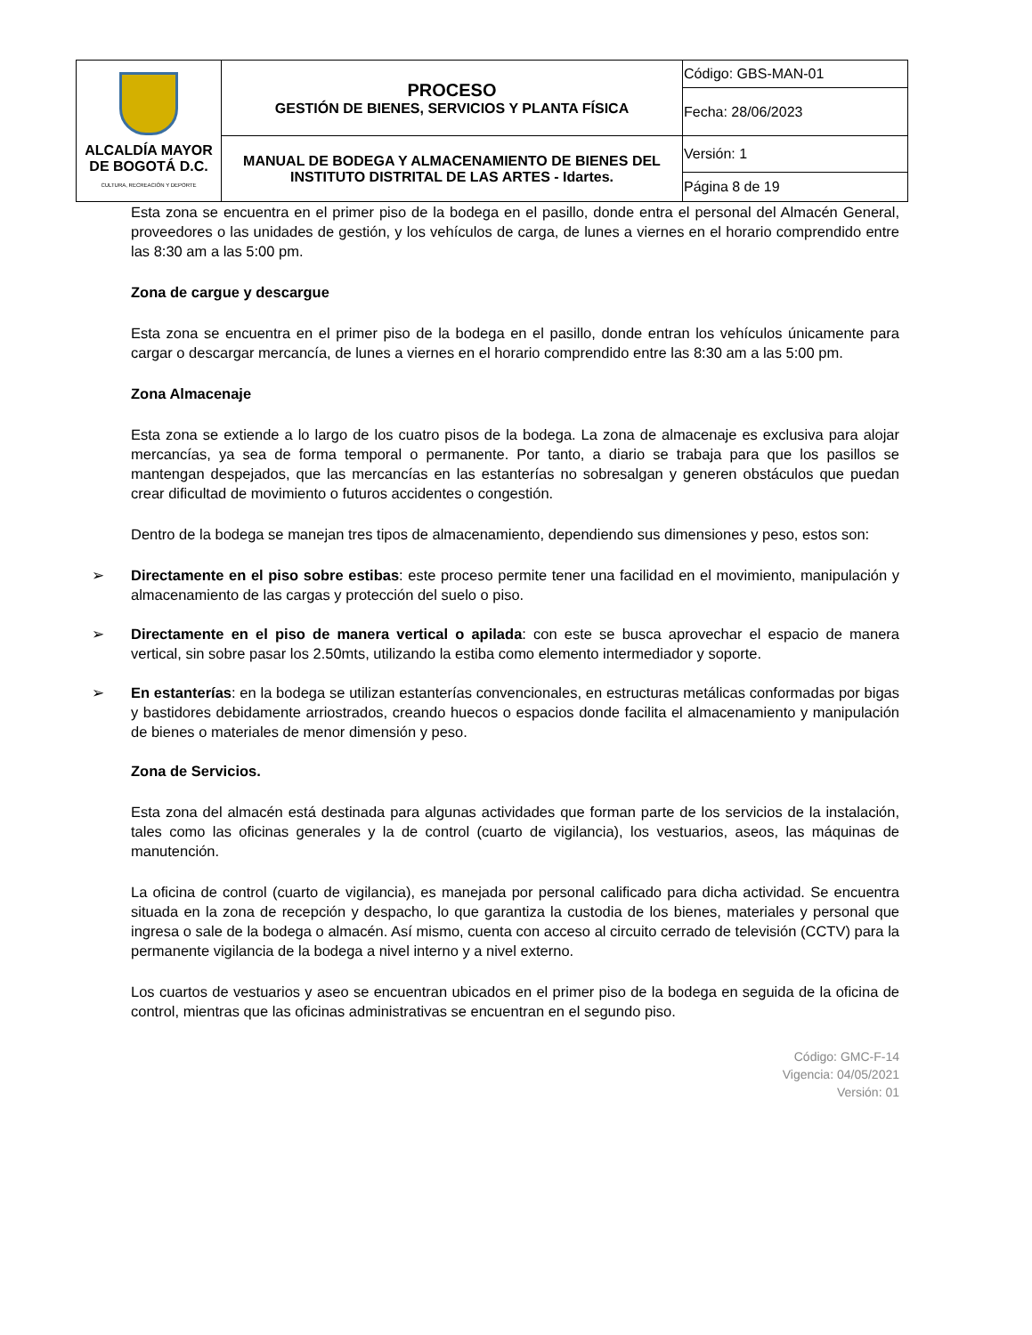| ALCALDÍA MAYOR DE BOGOTÁ D.C. CULTURA, RECREACIÓN Y DEPORTE | PROCESO GESTIÓN DE BIENES, SERVICIOS Y PLANTA FÍSICA | Código: GBS-MAN-01 |
| | | Fecha: 28/06/2023 |
| | MANUAL DE BODEGA Y ALMACENAMIENTO DE BIENES DEL INSTITUTO DISTRITAL DE LAS ARTES - Idartes. | Versión: 1 |
| | | Página 8 de 19 |
Esta zona se encuentra en el primer piso de la bodega en el pasillo, donde entra el personal del Almacén General, proveedores o las unidades de gestión, y los vehículos de carga, de lunes a viernes en el horario comprendido entre las 8:30 am a las 5:00 pm.
Zona de cargue y descargue
Esta zona se encuentra en el primer piso de la bodega en el pasillo, donde entran los vehículos únicamente para cargar o descargar mercancía, de lunes a viernes en el horario comprendido entre las 8:30 am a las 5:00 pm.
Zona Almacenaje
Esta zona se extiende a lo largo de los cuatro pisos de la bodega. La zona de almacenaje es exclusiva para alojar mercancías, ya sea de forma temporal o permanente. Por tanto, a diario se trabaja para que los pasillos se mantengan despejados, que las mercancías en las estanterías no sobresalgan y generen obstáculos que puedan crear dificultad de movimiento o futuros accidentes o congestión.
Dentro de la bodega se manejan tres tipos de almacenamiento, dependiendo sus dimensiones y peso, estos son:
➢ Directamente en el piso sobre estibas: este proceso permite tener una facilidad en el movimiento, manipulación y almacenamiento de las cargas y protección del suelo o piso.
➢ Directamente en el piso de manera vertical o apilada: con este se busca aprovechar el espacio de manera vertical, sin sobre pasar los 2.50mts, utilizando la estiba como elemento intermediador y soporte.
➢ En estanterías: en la bodega se utilizan estanterías convencionales, en estructuras metálicas conformadas por bigas y bastidores debidamente arriostrados, creando huecos o espacios donde facilita el almacenamiento y manipulación de bienes o materiales de menor dimensión y peso.
Zona de Servicios.
Esta zona del almacén está destinada para algunas actividades que forman parte de los servicios de la instalación, tales como las oficinas generales y la de control (cuarto de vigilancia), los vestuarios, aseos, las máquinas de manutención.
La oficina de control (cuarto de vigilancia), es manejada por personal calificado para dicha actividad. Se encuentra situada en la zona de recepción y despacho, lo que garantiza la custodia de los bienes, materiales y personal que ingresa o sale de la bodega o almacén. Así mismo, cuenta con acceso al circuito cerrado de televisión (CCTV) para la permanente vigilancia de la bodega a nivel interno y a nivel externo.
Los cuartos de vestuarios y aseo se encuentran ubicados en el primer piso de la bodega en seguida de la oficina de control, mientras que las oficinas administrativas se encuentran en el segundo piso.
Código: GMC-F-14
Vigencia: 04/05/2021
Versión: 01